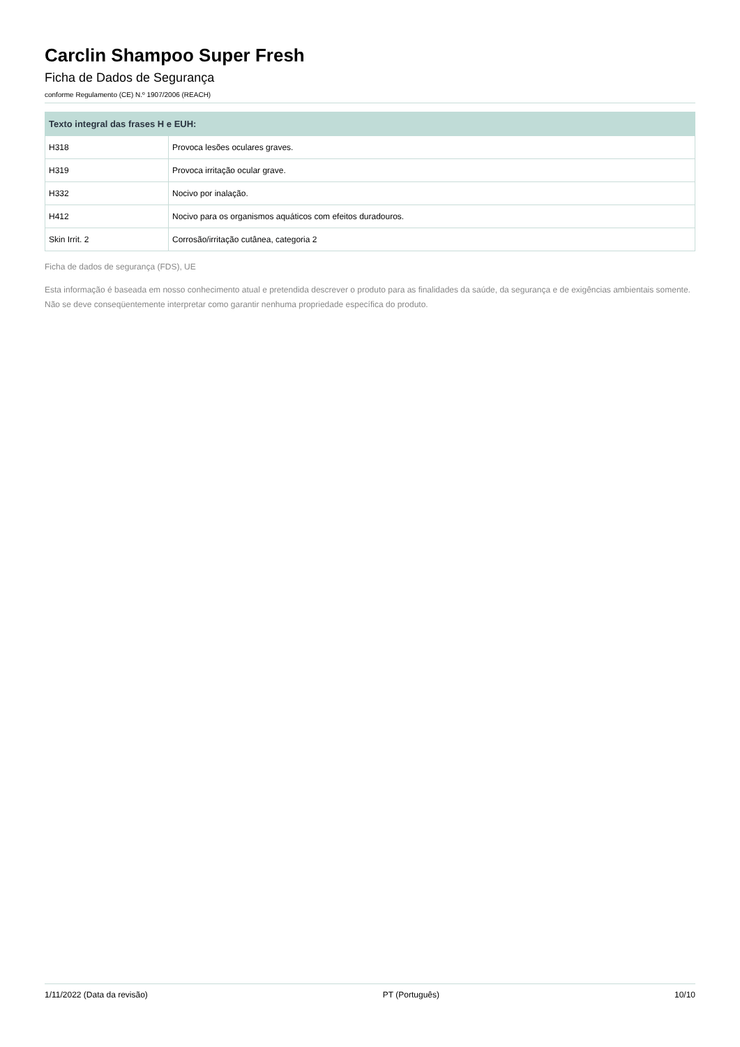Carclin Shampoo Super Fresh
Ficha de Dados de Segurança
conforme Regulamento (CE) N.º 1907/2006 (REACH)
| Texto integral das frases H e EUH: | |
| --- | --- |
| H318 | Provoca lesões oculares graves. |
| H319 | Provoca irritação ocular grave. |
| H332 | Nocivo por inalação. |
| H412 | Nocivo para os organismos aquáticos com efeitos duradouros. |
| Skin Irrit. 2 | Corrosão/irritação cutânea, categoria 2 |
Ficha de dados de segurança (FDS), UE
Esta informação é baseada em nosso conhecimento atual e pretendida descrever o produto para as finalidades da saúde, da segurança e de exigências ambientais somente. Não se deve conseqüentemente interpretar como garantir nenhuma propriedade específica do produto.
1/11/2022 (Data da revisão) PT (Português) 10/10